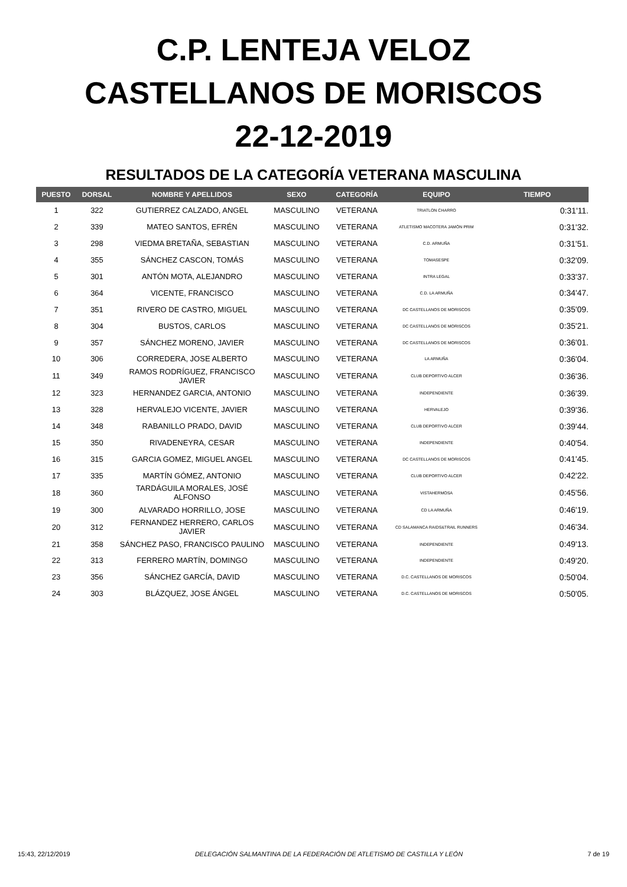C.P. LENTEJA VELOZ
CASTELLANOS DE MORISCOS
22-12-2019
RESULTADOS DE LA CATEGORÍA VETERANA MASCULINA
| PUESTO | DORSAL | NOMBRE Y APELLIDOS | SEXO | CATEGORÍA | EQUIPO | TIEMPO |
| --- | --- | --- | --- | --- | --- | --- |
| 1 | 322 | GUTIERREZ CALZADO, ANGEL | MASCULINO | VETERANA | TRIATLON CHARRO | 0:31'11. |
| 2 | 339 | MATEO SANTOS, EFRÉN | MASCULINO | VETERANA | ATLETISMO MACOTERA JAMÓN PRIM | 0:31'32. |
| 3 | 298 | VIEDMA BRETAÑA, SEBASTIAN | MASCULINO | VETERANA | C.D. ARMUÑA | 0:31'51. |
| 4 | 355 | SÁNCHEZ CASCON, TOMÁS | MASCULINO | VETERANA | TOMASESPE | 0:32'09. |
| 5 | 301 | ANTÓN MOTA, ALEJANDRO | MASCULINO | VETERANA | INTRA LEGAL | 0:33'37. |
| 6 | 364 | VICENTE, FRANCISCO | MASCULINO | VETERANA | C.D. LA ARMUÑA | 0:34'47. |
| 7 | 351 | RIVERO DE CASTRO, MIGUEL | MASCULINO | VETERANA | DC CASTELLANOS DE MORISCOS | 0:35'09. |
| 8 | 304 | BUSTOS, CARLOS | MASCULINO | VETERANA | DC CASTELLANOS DE MORISCOS | 0:35'21. |
| 9 | 357 | SÁNCHEZ MORENO, JAVIER | MASCULINO | VETERANA | DC CASTELLANOS DE MORISCOS | 0:36'01. |
| 10 | 306 | CORREDERA, JOSE ALBERTO | MASCULINO | VETERANA | LA ARMUÑA | 0:36'04. |
| 11 | 349 | RAMOS RODRÍGUEZ, FRANCISCO JAVIER | MASCULINO | VETERANA | CLUB DEPORTIVO ALCER | 0:36'36. |
| 12 | 323 | HERNANDEZ GARCIA, ANTONIO | MASCULINO | VETERANA | INDEPENDIENTE | 0:36'39. |
| 13 | 328 | HERVALEJO VICENTE, JAVIER | MASCULINO | VETERANA | HERVALEJO | 0:39'36. |
| 14 | 348 | RABANILLO PRADO, DAVID | MASCULINO | VETERANA | CLUB DEPORTIVO ALCER | 0:39'44. |
| 15 | 350 | RIVADENEYRA, CESAR | MASCULINO | VETERANA | INDEPENDIENTE | 0:40'54. |
| 16 | 315 | GARCIA GOMEZ, MIGUEL ANGEL | MASCULINO | VETERANA | DC CASTELLANOS DE MORISCOS | 0:41'45. |
| 17 | 335 | MARTÍN GÓMEZ, ANTONIO | MASCULINO | VETERANA | CLUB DEPORTIVO ALCER | 0:42'22. |
| 18 | 360 | TARDÁGUILA MORALES, JOSÉ ALFONSO | MASCULINO | VETERANA | VISTAHERMOSA | 0:45'56. |
| 19 | 300 | ALVARADO HORRILLO, JOSE | MASCULINO | VETERANA | CD LA ARMUÑA | 0:46'19. |
| 20 | 312 | FERNANDEZ HERRERO, CARLOS JAVIER | MASCULINO | VETERANA | CD SALAMANCA RAIDS&TRAIL RUNNERS | 0:46'34. |
| 21 | 358 | SÁNCHEZ PASO, FRANCISCO PAULINO | MASCULINO | VETERANA | INDEPENDIENTE | 0:49'13. |
| 22 | 313 | FERRERO MARTÍN, DOMINGO | MASCULINO | VETERANA | INDEPENDIENTE | 0:49'20. |
| 23 | 356 | SÁNCHEZ GARCÍA, DAVID | MASCULINO | VETERANA | D.C. CASTELLANOS DE MORISCOS | 0:50'04. |
| 24 | 303 | BLÁZQUEZ, JOSE ÁNGEL | MASCULINO | VETERANA | D.C. CASTELLANOS DE MORISCOS | 0:50'05. |
15:43, 22/12/2019 DELEGACIÓN SALMANTINA DE LA FEDERACIÓN DE ATLETISMO DE CASTILLA Y LEÓN 7 de 19